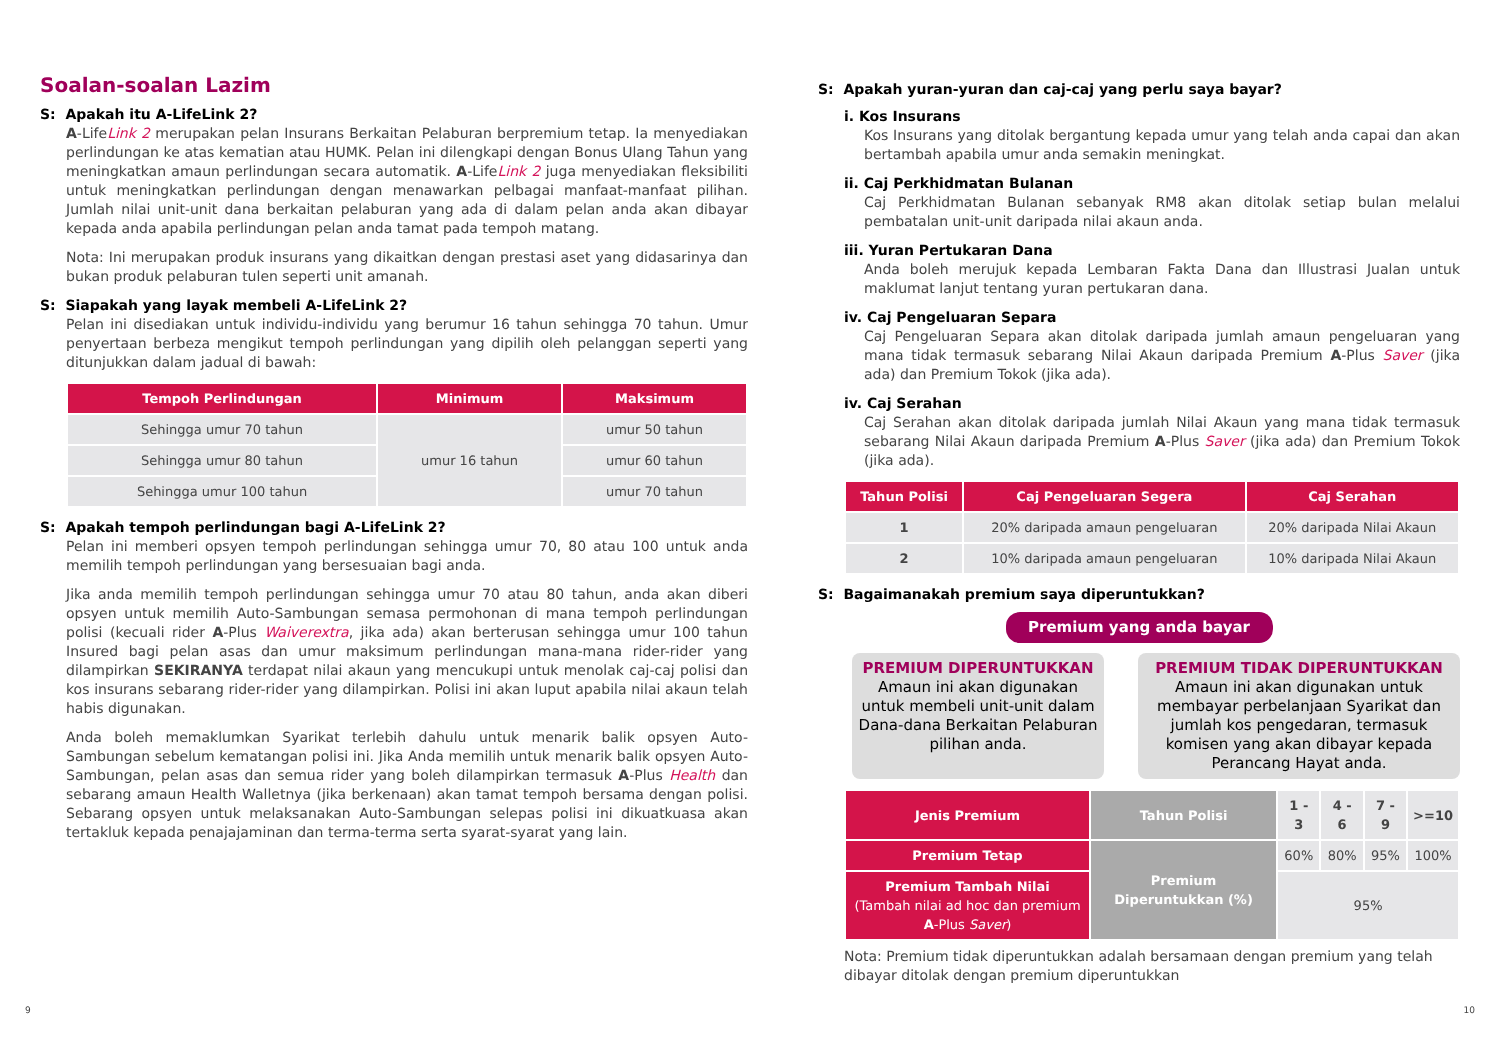Soalan-soalan Lazim
S: Apakah itu A-LifeLink 2?
A-LifeLink 2 merupakan pelan Insurans Berkaitan Pelaburan berpremium tetap. Ia menyediakan perlindungan ke atas kematian atau HUMK. Pelan ini dilengkapi dengan Bonus Ulang Tahun yang meningkatkan amaun perlindungan secara automatik. A-LifeLink 2 juga menyediakan fleksibiliti untuk meningkatkan perlindungan dengan menawarkan pelbagai manfaat-manfaat pilihan. Jumlah nilai unit-unit dana berkaitan pelaburan yang ada di dalam pelan anda akan dibayar kepada anda apabila perlindungan pelan anda tamat pada tempoh matang.
Nota: Ini merupakan produk insurans yang dikaitkan dengan prestasi aset yang didasarinya dan bukan produk pelaburan tulen seperti unit amanah.
S: Siapakah yang layak membeli A-LifeLink 2?
Pelan ini disediakan untuk individu-individu yang berumur 16 tahun sehingga 70 tahun. Umur penyertaan berbeza mengikut tempoh perlindungan yang dipilih oleh pelanggan seperti yang ditunjukkan dalam jadual di bawah:
| Tempoh Perlindungan | Minimum | Maksimum |
| --- | --- | --- |
| Sehingga umur 70 tahun | umur 16 tahun | umur 50 tahun |
| Sehingga umur 80 tahun | | umur 60 tahun |
| Sehingga umur 100 tahun | | umur 70 tahun |
S: Apakah tempoh perlindungan bagi A-LifeLink 2?
Pelan ini memberi opsyen tempoh perlindungan sehingga umur 70, 80 atau 100 untuk anda memilih tempoh perlindungan yang bersesuaian bagi anda.
Jika anda memilih tempoh perlindungan sehingga umur 70 atau 80 tahun, anda akan diberi opsyen untuk memilih Auto-Sambungan semasa permohonan di mana tempoh perlindungan polisi (kecuali rider A-Plus Waiverextra, jika ada) akan berterusan sehingga umur 100 tahun Insured bagi pelan asas dan umur maksimum perlindungan mana-mana rider-rider yang dilampirkan SEKIRANYA terdapat nilai akaun yang mencukupi untuk menolak caj-caj polisi dan kos insurans sebarang rider-rider yang dilampirkan. Polisi ini akan luput apabila nilai akaun telah habis digunakan.
Anda boleh memaklumkan Syarikat terlebih dahulu untuk menarik balik opsyen Auto-Sambungan sebelum kematangan polisi ini. Jika Anda memilih untuk menarik balik opsyen Auto-Sambungan, pelan asas dan semua rider yang boleh dilampirkan termasuk A-Plus Health dan sebarang amaun Health Walletnya (jika berkenaan) akan tamat tempoh bersama dengan polisi. Sebarang opsyen untuk melaksanakan Auto-Sambungan selepas polisi ini dikuatkuasa akan tertakluk kepada penajajaminan dan terma-terma serta syarat-syarat yang lain.
S: Apakah yuran-yuran dan caj-caj yang perlu saya bayar?
i. Kos Insurans
Kos Insurans yang ditolak bergantung kepada umur yang telah anda capai dan akan bertambah apabila umur anda semakin meningkat.
ii. Caj Perkhidmatan Bulanan
Caj Perkhidmatan Bulanan sebanyak RM8 akan ditolak setiap bulan melalui pembatalan unit-unit daripada nilai akaun anda.
iii. Yuran Pertukaran Dana
Anda boleh merujuk kepada Lembaran Fakta Dana dan Illustrasi Jualan untuk maklumat lanjut tentang yuran pertukaran dana.
iv. Caj Pengeluaran Separa
Caj Pengeluaran Separa akan ditolak daripada jumlah amaun pengeluaran yang mana tidak termasuk sebarang Nilai Akaun daripada Premium A-Plus Saver (jika ada) dan Premium Tokok (jika ada).
iv. Caj Serahan
Caj Serahan akan ditolak daripada jumlah Nilai Akaun yang mana tidak termasuk sebarang Nilai Akaun daripada Premium A-Plus Saver (jika ada) dan Premium Tokok (jika ada).
| Tahun Polisi | Caj Pengeluaran Segera | Caj Serahan |
| --- | --- | --- |
| 1 | 20% daripada amaun pengeluaran | 20% daripada Nilai Akaun |
| 2 | 10% daripada amaun pengeluaran | 10% daripada Nilai Akaun |
S: Bagaimanakah premium saya diperuntukkan?
Premium yang anda bayar
PREMIUM DIPERUNTUKKAN
Amaun ini akan digunakan untuk membeli unit-unit dalam Dana-dana Berkaitan Pelaburan pilihan anda.
PREMIUM TIDAK DIPERUNTUKKAN
Amaun ini akan digunakan untuk membayar perbelanjaan Syarikat dan jumlah kos pengedaran, termasuk komisen yang akan dibayar kepada Perancang Hayat anda.
| Jenis Premium | Tahun Polisi | 1 - 3 | 4 - 6 | 7 - 9 | >=10 |
| Premium Tetap | Premium Diperuntukkan (%) | 60% | 80% | 95% | 100% |
| Premium Tambah Nilai (Tambah nilai ad hoc dan premium A -Plus Saver ) | | 95% | | | |
Nota: Premium tidak diperuntukkan adalah bersamaan dengan premium yang telah dibayar ditolak dengan premium diperuntukkan
9 10